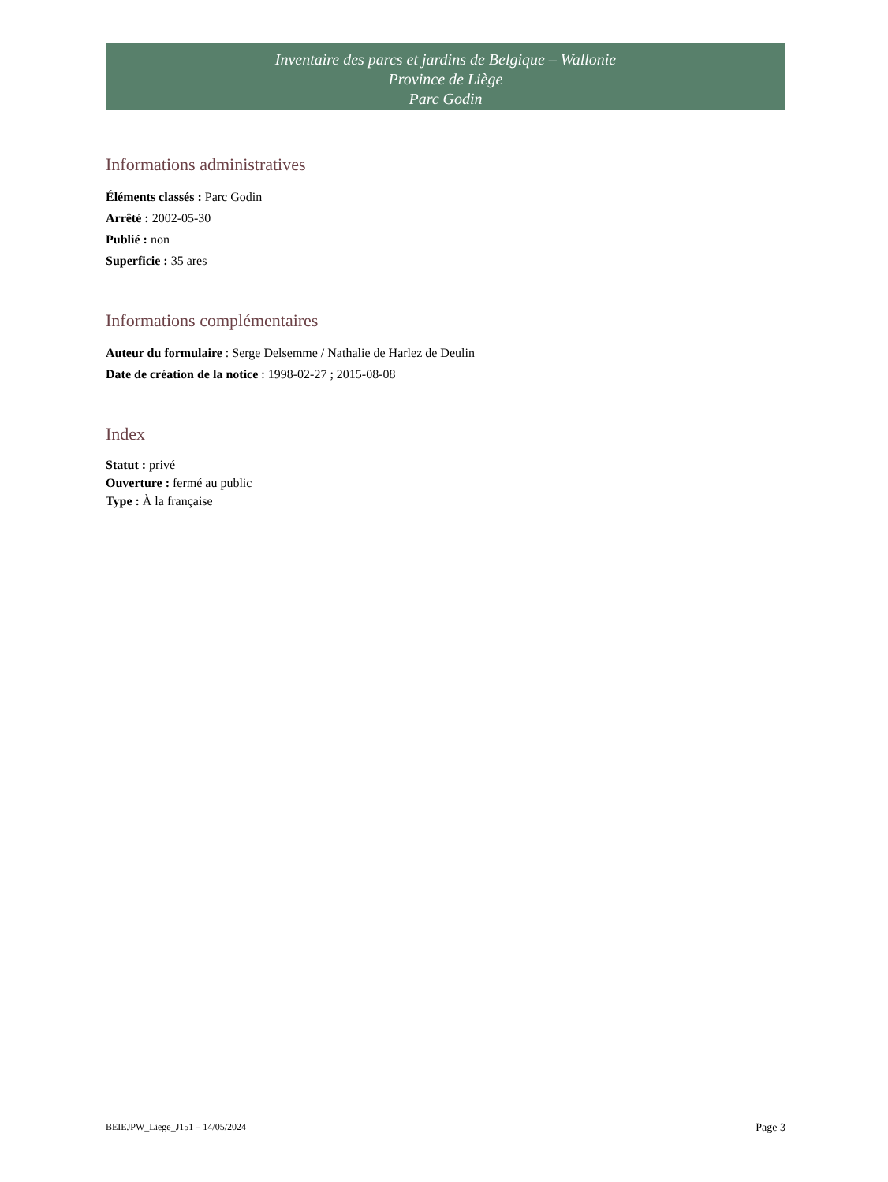Inventaire des parcs et jardins de Belgique – Wallonie
Province de Liège
Parc Godin
Informations administratives
Éléments classés : Parc Godin
Arrêté : 2002-05-30
Publié : non
Superficie : 35 ares
Informations complémentaires
Auteur du formulaire : Serge Delsemme / Nathalie de Harlez de Deulin
Date de création de la notice : 1998-02-27 ; 2015-08-08
Index
Statut : privé
Ouverture : fermé au public
Type : À la française
BEIEJPW_Liege_J151 – 14/05/2024 Page 3